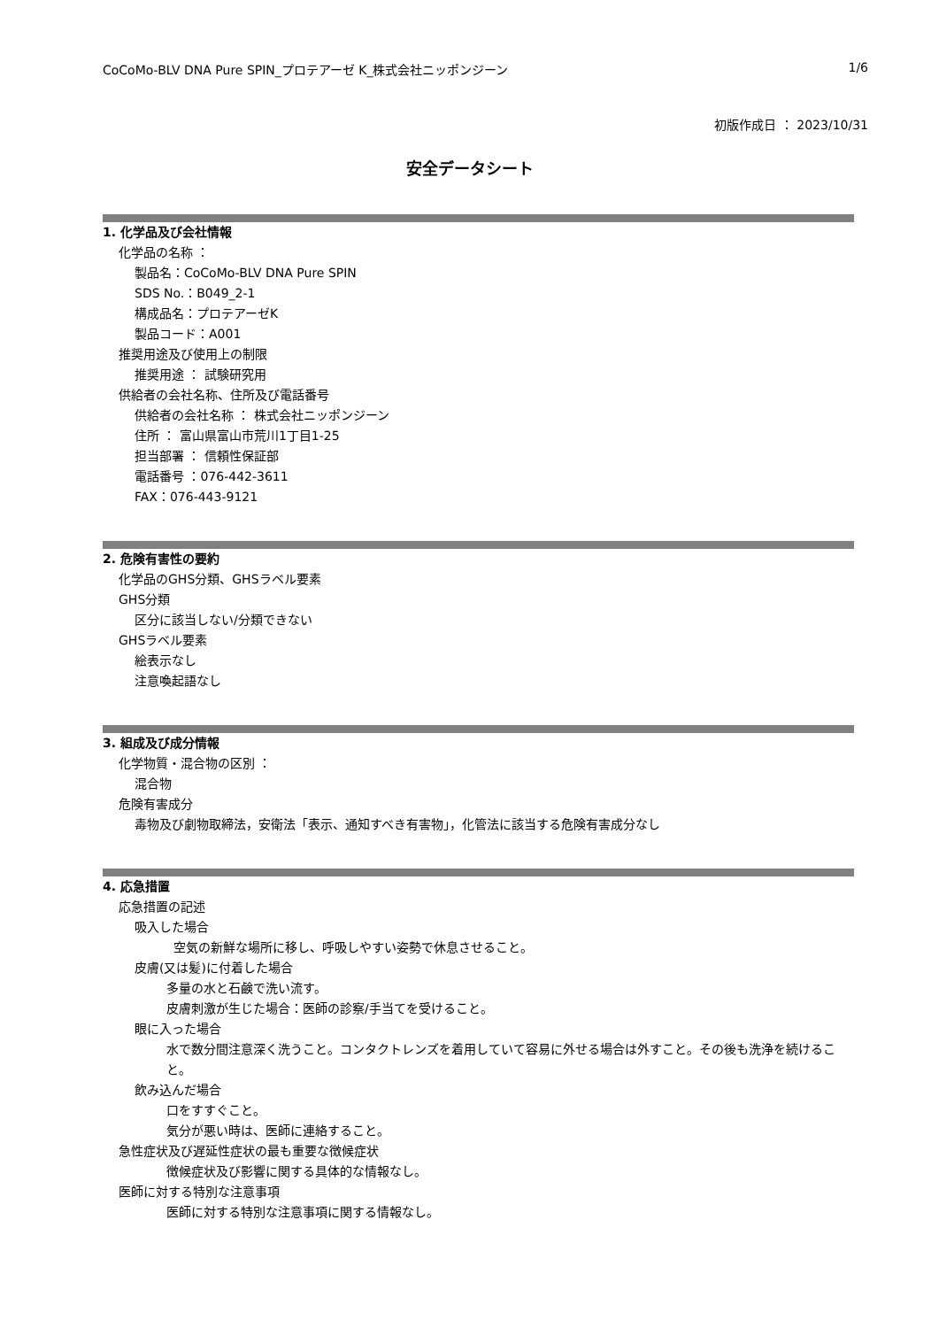CoCoMo-BLV DNA Pure SPIN_プロテアーゼ K_株式会社ニッポンジーン 1/6
初版作成日 ： 2023/10/31
安全データシート
1. 化学品及び会社情報
化学品の名称 ：
製品名：CoCoMo-BLV DNA Pure SPIN
SDS No.：B049_2-1
構成品名：プロテアーゼK
製品コード：A001
推奨用途及び使用上の制限
推奨用途 ： 試験研究用
供給者の会社名称、住所及び電話番号
供給者の会社名称 ： 株式会社ニッポンジーン
住所 ： 富山県富山市荒川1丁目1-25
担当部署 ： 信頼性保証部
電話番号 ：076-442-3611
FAX：076-443-9121
2. 危険有害性の要約
化学品のGHS分類、GHSラベル要素
GHS分類
区分に該当しない/分類できない
GHSラベル要素
絵表示なし
注意喚起語なし
3. 組成及び成分情報
化学物質・混合物の区別 ：
混合物
危険有害成分
毒物及び劇物取締法，安衛法「表示、通知すべき有害物」，化管法に該当する危険有害成分なし
4. 応急措置
応急措置の記述
吸入した場合
空気の新鮮な場所に移し、呼吸しやすい姿勢で休息させること。
皮膚(又は髪)に付着した場合
多量の水と石鹸で洗い流す。
皮膚刺激が生じた場合：医師の診察/手当てを受けること。
眼に入った場合
水で数分間注意深く洗うこと。コンタクトレンズを着用していて容易に外せる場合は外すこと。その後も洗浄を続けること。
飲み込んだ場合
口をすすぐこと。
気分が悪い時は、医師に連絡すること。
急性症状及び遅延性症状の最も重要な徴候症状
徴候症状及び影響に関する具体的な情報なし。
医師に対する特別な注意事項
医師に対する特別な注意事項に関する情報なし。